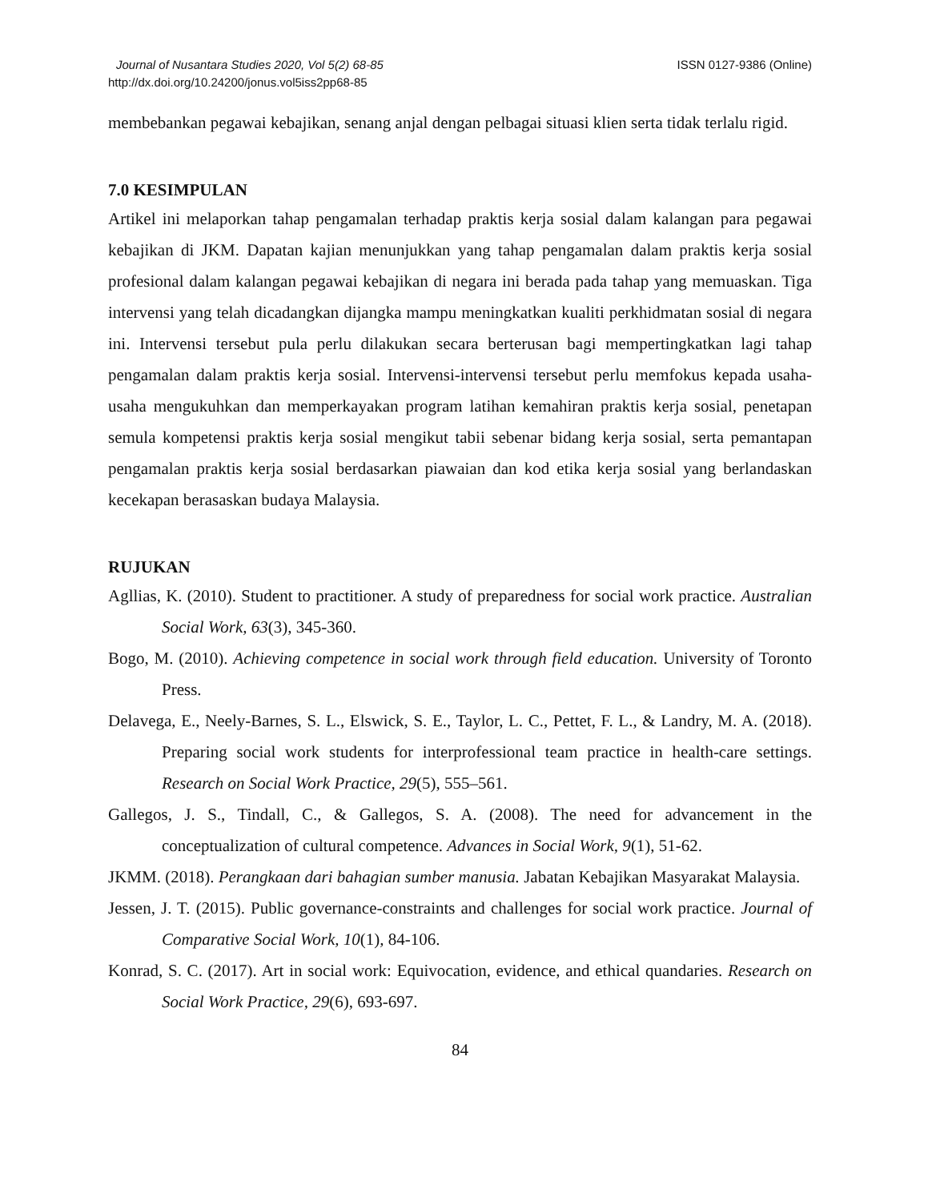Journal of Nusantara Studies 2020, Vol 5(2) 68-85 ISSN 0127-9386 (Online)
http://dx.doi.org/10.24200/jonus.vol5iss2pp68-85
membebankan pegawai kebajikan, senang anjal dengan pelbagai situasi klien serta tidak terlalu rigid.
7.0 KESIMPULAN
Artikel ini melaporkan tahap pengamalan terhadap praktis kerja sosial dalam kalangan para pegawai kebajikan di JKM. Dapatan kajian menunjukkan yang tahap pengamalan dalam praktis kerja sosial profesional dalam kalangan pegawai kebajikan di negara ini berada pada tahap yang memuaskan. Tiga intervensi yang telah dicadangkan dijangka mampu meningkatkan kualiti perkhidmatan sosial di negara ini. Intervensi tersebut pula perlu dilakukan secara berterusan bagi mempertingkatkan lagi tahap pengamalan dalam praktis kerja sosial. Intervensi-intervensi tersebut perlu memfokus kepada usaha-usaha mengukuhkan dan memperkayakan program latihan kemahiran praktis kerja sosial, penetapan semula kompetensi praktis kerja sosial mengikut tabii sebenar bidang kerja sosial, serta pemantapan pengamalan praktis kerja sosial berdasarkan piawaian dan kod etika kerja sosial yang berlandaskan kecekapan berasaskan budaya Malaysia.
RUJUKAN
Agllias, K. (2010). Student to practitioner. A study of preparedness for social work practice. Australian Social Work, 63(3), 345-360.
Bogo, M. (2010). Achieving competence in social work through field education. University of Toronto Press.
Delavega, E., Neely-Barnes, S. L., Elswick, S. E., Taylor, L. C., Pettet, F. L., & Landry, M. A. (2018). Preparing social work students for interprofessional team practice in health-care settings. Research on Social Work Practice, 29(5), 555–561.
Gallegos, J. S., Tindall, C., & Gallegos, S. A. (2008). The need for advancement in the conceptualization of cultural competence. Advances in Social Work, 9(1), 51-62.
JKMM. (2018). Perangkaan dari bahagian sumber manusia. Jabatan Kebajikan Masyarakat Malaysia.
Jessen, J. T. (2015). Public governance-constraints and challenges for social work practice. Journal of Comparative Social Work, 10(1), 84-106.
Konrad, S. C. (2017). Art in social work: Equivocation, evidence, and ethical quandaries. Research on Social Work Practice, 29(6), 693-697.
84